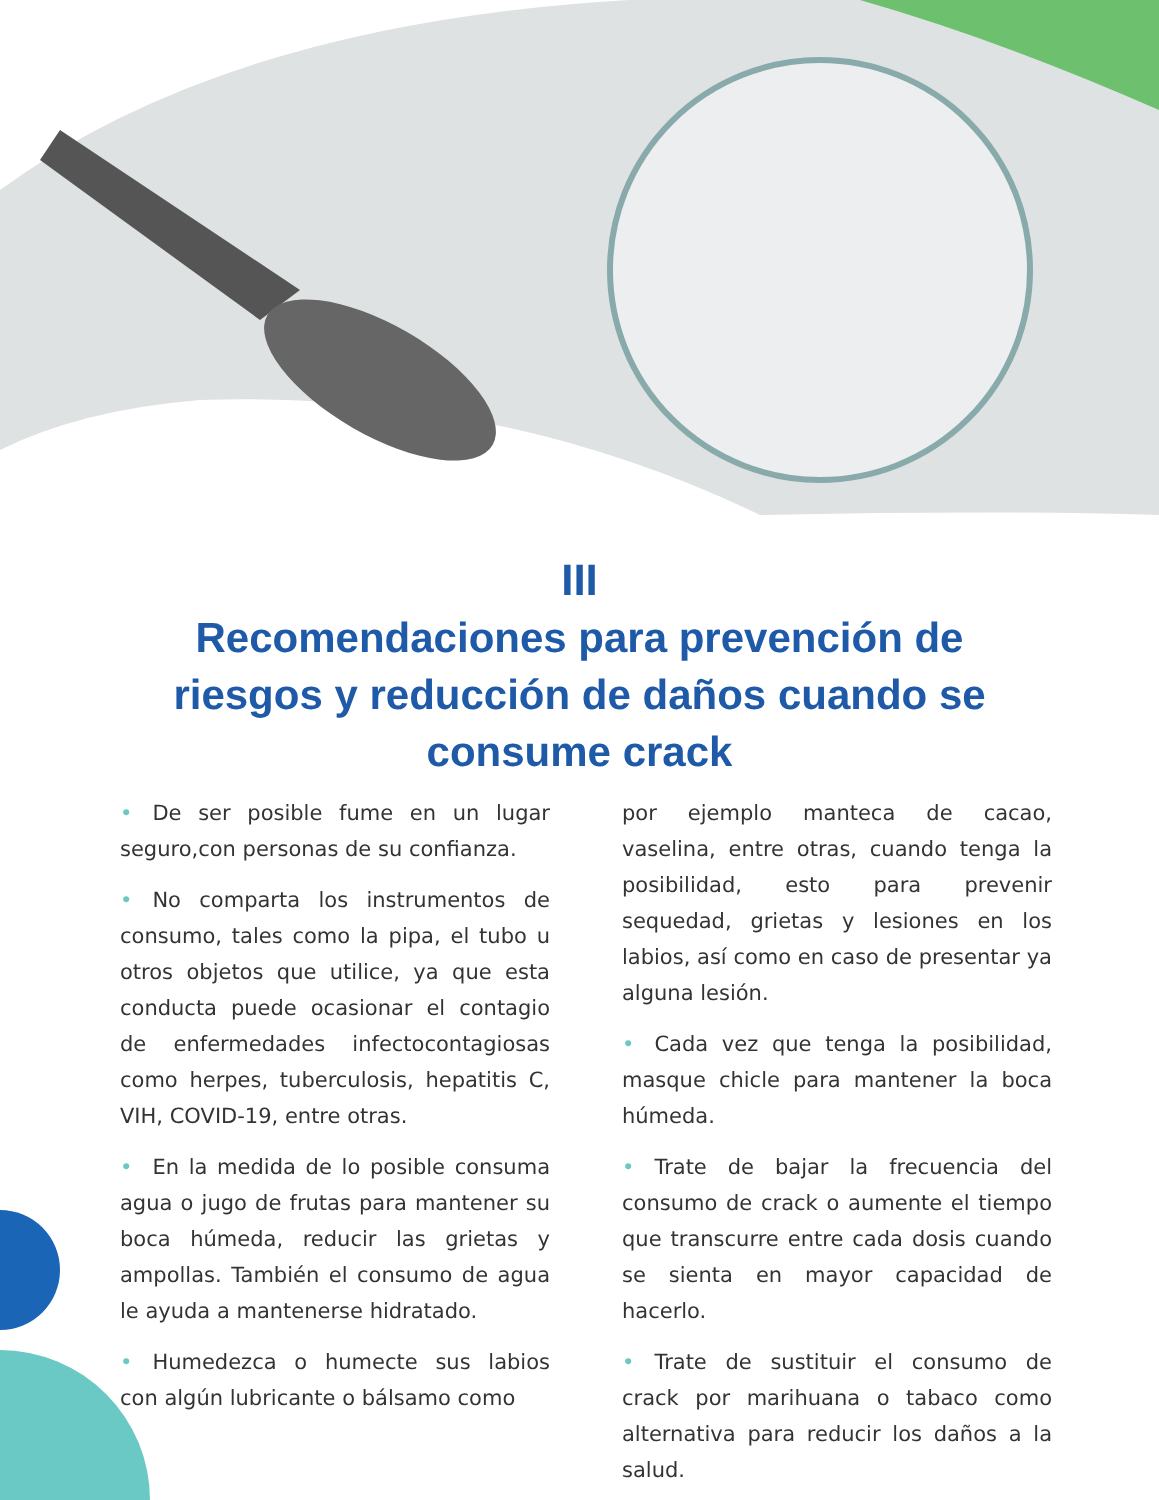III
Recomendaciones para prevención de riesgos y reducción de daños cuando se consume crack
• De ser posible fume en un lugar seguro,con personas de su confianza.
• No comparta los instrumentos de consumo, tales como la pipa, el tubo u otros objetos que utilice, ya que esta conducta puede ocasionar el contagio de enfermedades infectocontagiosas como herpes, tuberculosis, hepatitis C, VIH, COVID-19, entre otras.
• En la medida de lo posible consuma agua o jugo de frutas para mantener su boca húmeda, reducir las grietas y ampollas. También el consumo de agua le ayuda a mantenerse hidratado.
• Humedezca o humecte sus labios con algún lubricante o bálsamo como
por ejemplo manteca de cacao, vaselina, entre otras, cuando tenga la posibilidad, esto para prevenir sequedad, grietas y lesiones en los labios, así como en caso de presentar ya alguna lesión.
• Cada vez que tenga la posibilidad, masque chicle para mantener la boca húmeda.
• Trate de bajar la frecuencia del consumo de crack o aumente el tiempo que transcurre entre cada dosis cuando se sienta en mayor capacidad de hacerlo.
• Trate de sustituir el consumo de crack por marihuana o tabaco como alternativa para reducir los daños a la salud.